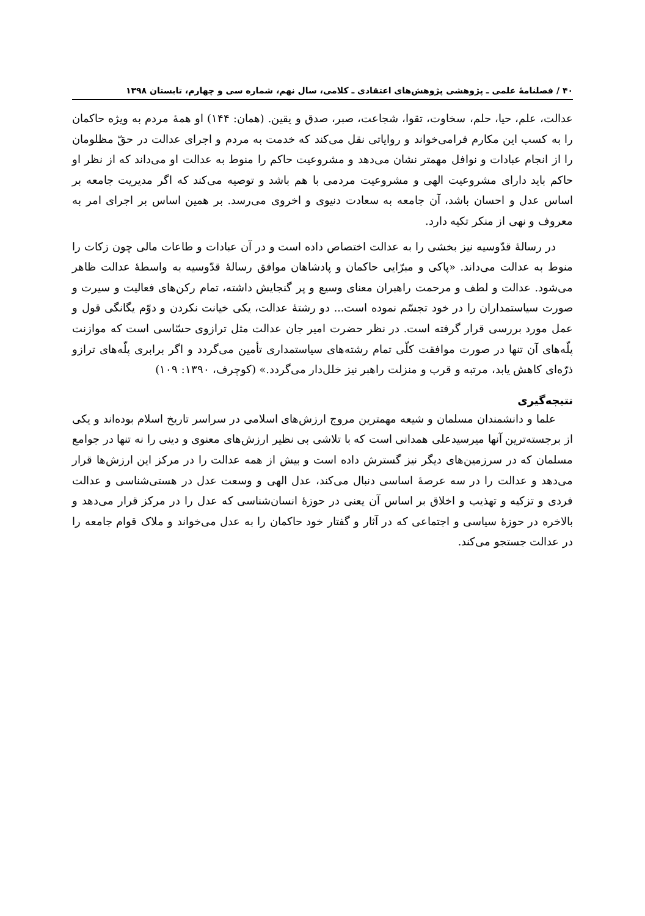۴۰ / فصلنامۀ علمی ـ پژوهشی پژوهش‌های اعتقادی ـ کلامی، سال نهم، شماره سی و چهارم، تابستان ۱۳۹۸
عدالت، علم، حیا، حلم، سخاوت، تقوا، شجاعت، صبر، صدق و یقین. (همان: ۱۴۴) او همۀ مردم به ویژه حاکمان را به کسب این مکارم فرامی‌خواند و روایاتی نقل می‌کند که خدمت به مردم و اجرای عدالت در حقّ مظلومان را از انجام عبادات و نوافل مهمتر نشان می‌دهد و مشروعیت حاکم را منوط به عدالت او می‌داند که از نظر او حاکم باید دارای مشروعیت الهی و مشروعیت مردمی با هم باشد و توصیه می‌کند که اگر مدیریت جامعه بر اساس عدل و احسان باشد، آن جامعه به سعادت دنیوی و اخروی می‌رسد. بر همین اساس بر اجرای امر به معروف و نهی از منکر تکیه دارد.
در رسالۀ قدّوسیه نیز بخشی را به عدالت اختصاص داده است و در آن عبادات و طاعات مالی چون زکات را منوط به عدالت می‌داند. «پاکی و مبرّایی حاکمان و پادشاهان موافق رسالۀ قدّوسیه به واسطۀ عدالت ظاهر می‌شود. عدالت و لطف و مرحمت راهبران معنای وسیع و پر گنجایش داشته، تمام رکن‌های فعالیت و سیرت و صورت سیاستمداران را در خود تجسّم نموده است... دو رشتۀ عدالت، یکی خیانت نکردن و دوّم یگانگی قول و عمل مورد بررسی قرار گرفته است. در نظر حضرت امیر جان عدالت مثل ترازوی حسّاسی است که موازنت پلّه‌های آن تنها در صورت موافقت کلّی تمام رشته‌های سیاستمداری تأمین می‌گردد و اگر برابری پلّه‌های ترازو ذرّه‌ای کاهش یابد، مرتبه و قرب و منزلت راهبر نیز خلل‌دار می‌گردد.» (کوچرف، ۱۳۹۰: ۱۰۹)
نتیجه‌گیری
علما و دانشمندان مسلمان و شیعه مهمترین مروج ارزش‌های اسلامی در سراسر تاریخ اسلام بوده‌اند و یکی از برجسته‌ترین آنها میرسیدعلی همدانی است که با تلاشی بی نظیر ارزش‌های معنوی و دینی را نه تنها در جوامع مسلمان که در سرزمین‌های دیگر نیز گسترش داده است و بیش از همه عدالت را در مرکز این ارزش‌ها قرار می‌دهد و عدالت را در سه عرصۀ اساسی دنبال می‌کند، عدل الهی و وسعت عدل در هستی‌شناسی و عدالت فردی و تزکیه و تهذیب و اخلاق بر اساس آن یعنی در حوزۀ انسان‌شناسی که عدل را در مرکز قرار می‌دهد و بالاخره در حوزۀ سیاسی و اجتماعی که در آثار و گفتار خود حاکمان را به عدل می‌خواند و ملاک قوام جامعه را در عدالت جستجو می‌کند.